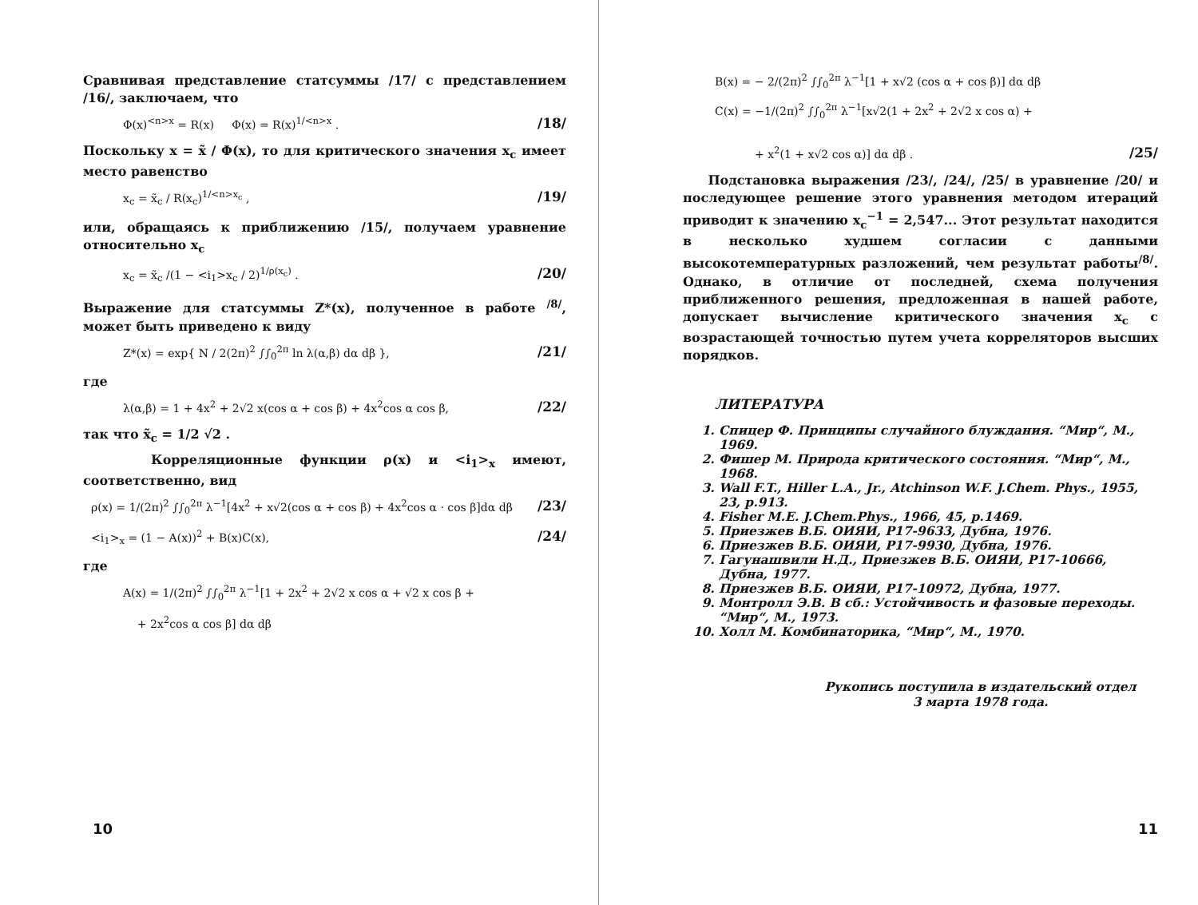Сравнивая представление статсуммы /17/ с представлением /16/, заключаем, что
Φ(x)<sup><n>x</sup> = R(x) Φ(x) = R(x)<sup>1/<n>x</sup> . /18/
Поскольку x = x̃ / Φ(x), то для критического значения x<sub>c</sub> имеет место равенство
x<sub>c</sub> = x̃<sub>c</sub> / R(x<sub>c</sub>)<sup>1/<n>x<sub>c</sub></sup> , /19/
или, обращаясь к приближению /15/, получаем уравнение относительно x<sub>c</sub>
x<sub>c</sub> = x̃<sub>c</sub> /(1 − <i<sub>1</sub>>x<sub>c</sub> / 2)<sup>1/ρ(x<sub>c</sub>)</sup> . /20/
Выражение для статсуммы Z*(x), полученное в работе <sup>/8/</sup>, может быть приведено к виду
Z*(x) = exp{ N / 2(2π)<sup>2</sup> ∫∫<sub>0</sub><sup>2π</sup> ln λ(α,β) dα dβ }, /21/
где
λ(α,β) = 1 + 4x<sup>2</sup> + 2√2 x(cos α + cos β) + 4x<sup>2</sup>cos α cos β, /22/
так что x̃<sub>c</sub> = 1/2 √2 .
Корреляционные функции ρ(x) и <i<sub>1</sub>><sub>x</sub> имеют, соответственно, вид
ρ(x) = 1/(2π)<sup>2</sup> ∫∫<sub>0</sub><sup>2π</sup> λ<sup>−1</sup>[4x<sup>2</sup> + x√2(cos α + cos β) + 4x<sup>2</sup>cos α · cos β]dα dβ /23/
<i<sub>1</sub>><sub>x</sub> = (1 − A(x))<sup>2</sup> + B(x)C(x), /24/
где
A(x) = 1/(2π)<sup>2</sup> ∫∫<sub>0</sub><sup>2π</sup> λ<sup>−1</sup>[1 + 2x<sup>2</sup> + 2√2 x cos α + √2 x cos β +
+ 2x<sup>2</sup>cos α cos β] dα dβ
10
B(x) = − 2/(2π)<sup>2</sup> ∫∫<sub>0</sub><sup>2π</sup> λ<sup>−1</sup>[1 + x√2 (cos α + cos β)] dα dβ
C(x) = −1/(2π)<sup>2</sup> ∫∫<sub>0</sub><sup>2π</sup> λ<sup>−1</sup>[x√2(1 + 2x<sup>2</sup> + 2√2 x cos α) +
+ x<sup>2</sup>(1 + x√2 cos α)] dα dβ . /25/
Подстановка выражения /23/, /24/, /25/ в уравнение /20/ и последующее решение этого уравнения методом итераций приводит к значению x<sub>c</sub><sup>−1</sup> = 2,547... Этот результат находится в несколько худшем согласии с данными высокотемпературных разложений, чем результат работы<sup>/8/</sup>. Однако, в отличие от последней, схема получения приближенного решения, предложенная в нашей работе, допускает вычисление критического значения x<sub>c</sub> с возрастающей точностью путем учета корреляторов высших порядков.
ЛИТЕРАТУРА
1. Спицер Ф. Принципы случайного блуждания. “Мир“, М., 1969.
2. Фишер М. Природа критического состояния. “Мир“, М., 1968.
3. Wall F.T., Hiller L.A., Jr., Atchinson W.F. J.Chem. Phys., 1955, 23, p.913.
4. Fisher M.E. J.Chem.Phys., 1966, 45, p.1469.
5. Приезжев В.Б. ОИЯИ, Р17-9633, Дубна, 1976.
6. Приезжев В.Б. ОИЯИ, Р17-9930, Дубна, 1976.
7. Гагунашвили Н.Д., Приезжев В.Б. ОИЯИ, Р17-10666, Дубна, 1977.
8. Приезжев В.Б. ОИЯИ, Р17-10972, Дубна, 1977.
9. Монтролл Э.В. В сб.: Устойчивость и фазовые переходы. “Мир“, М., 1973.
10. Холл М. Комбинаторика, “Мир“, М., 1970.
Рукопись поступила в издательский отдел
3 марта 1978 года.
11